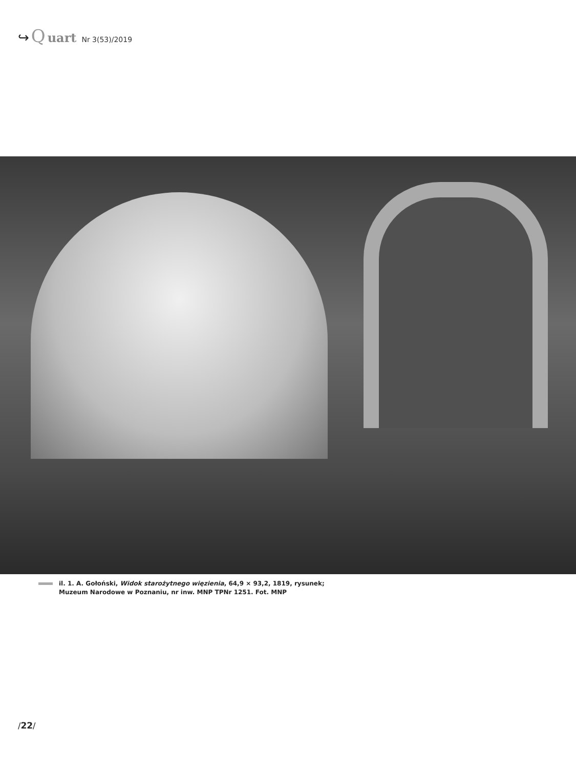↪ Q uart Nr 3(53)/2019
il. 1. A. Gołoński, Widok starożytnego więzienia, 64,9 × 93,2, 1819, rysunek;
Muzeum Narodowe w Poznaniu, nr inw. MNP TPNr 1251. Fot. MNP
/22/